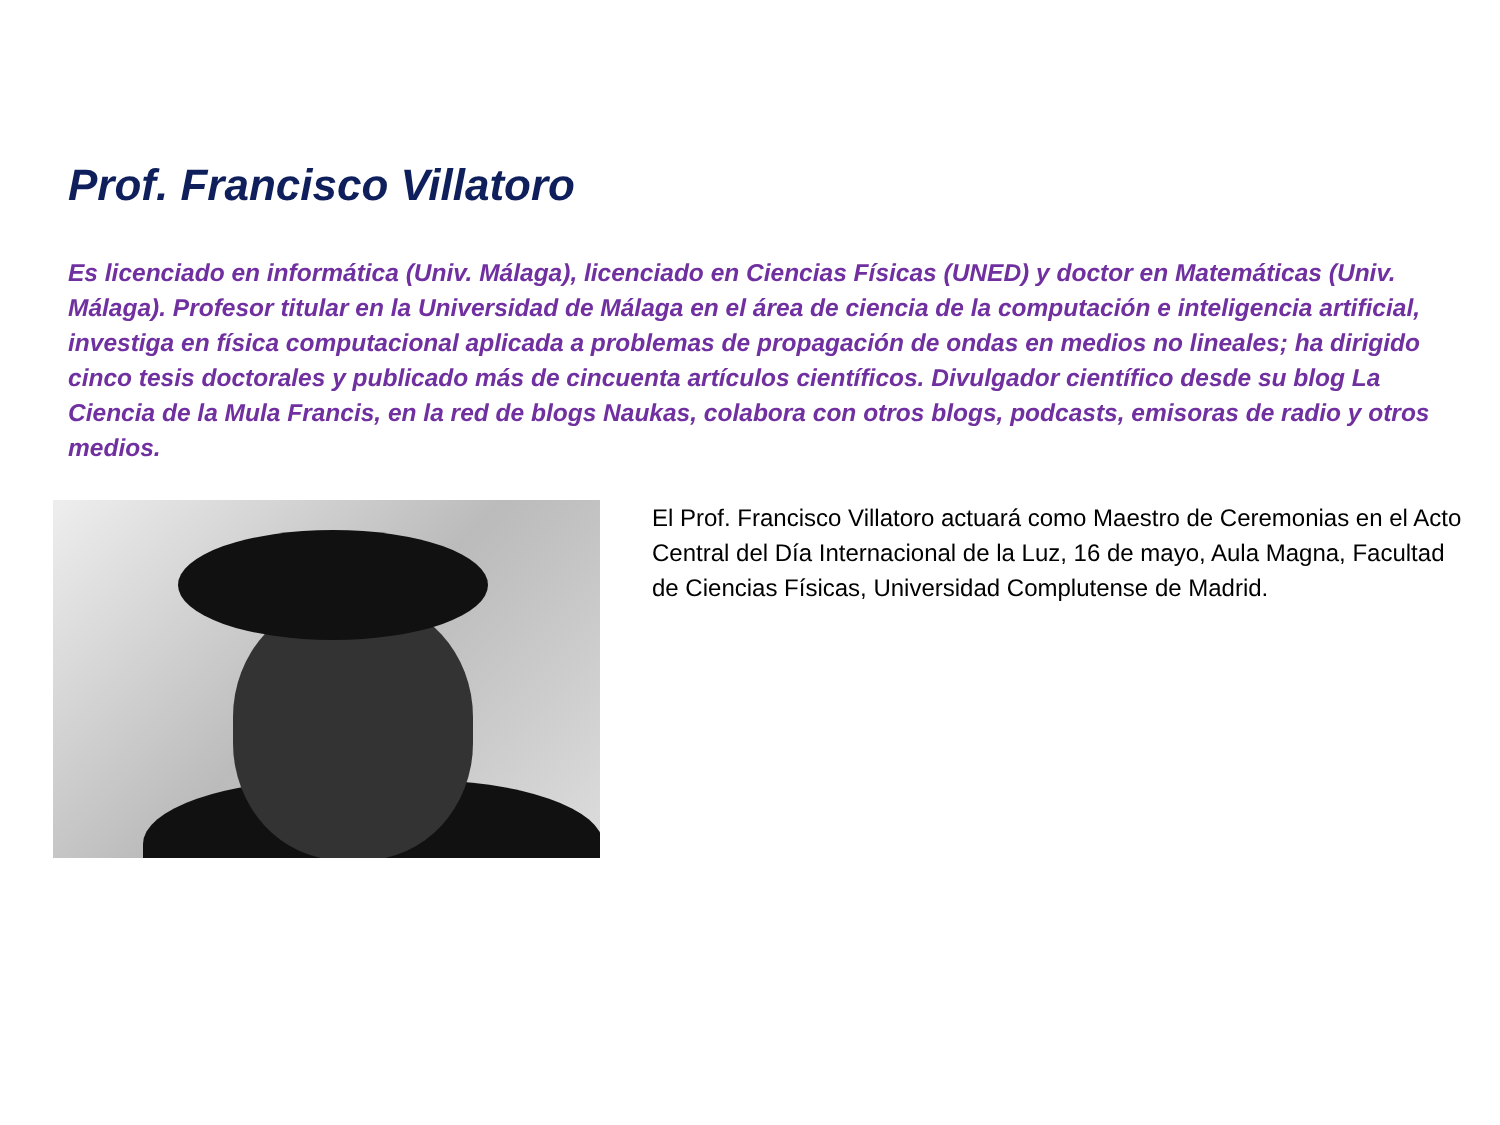Prof. Francisco Villatoro
Es licenciado en informática (Univ. Málaga), licenciado en Ciencias Físicas (UNED) y doctor en Matemáticas (Univ. Málaga). Profesor titular en la Universidad de Málaga en el área de ciencia de la computación e inteligencia artificial, investiga en física computacional aplicada a problemas de propagación de ondas en medios no lineales; ha dirigido cinco tesis doctorales y publicado más de cincuenta artículos científicos. Divulgador científico desde su blog La Ciencia de la Mula Francis, en la red de blogs Naukas, colabora con otros blogs, podcasts, emisoras de radio y otros medios.
El Prof. Francisco Villatoro actuará como Maestro de Ceremonias en el Acto Central del Día Internacional de la Luz, 16 de mayo, Aula Magna, Facultad de Ciencias Físicas, Universidad Complutense de Madrid.